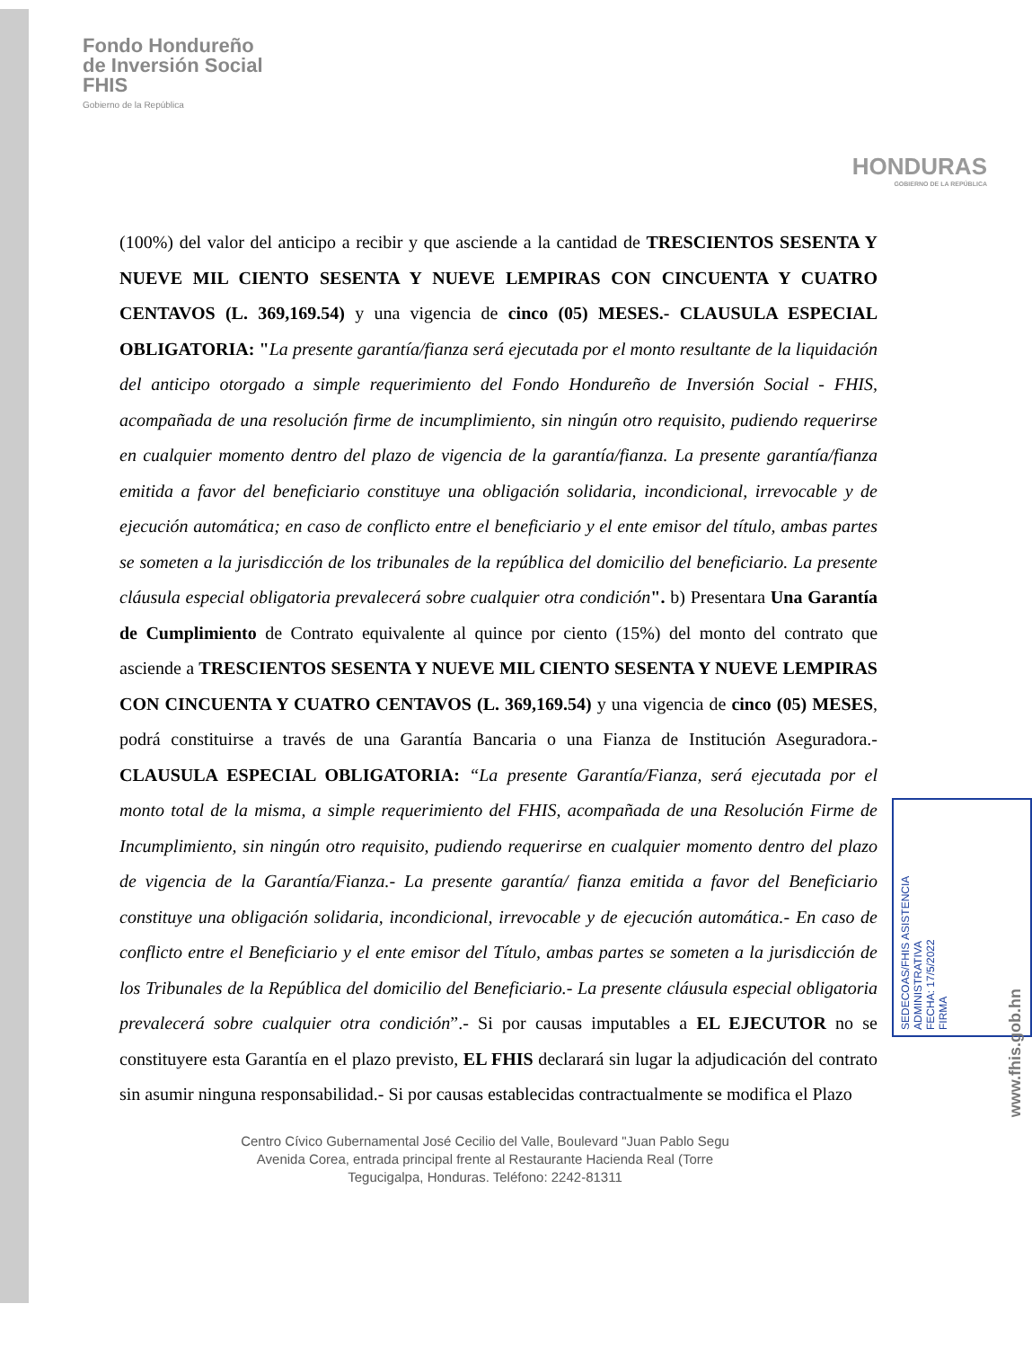Fondo Hondureño
de Inversión Social
FHIS
Gobierno de la República
HONDURAS
GOBIERNO DE LA REPÚBLICA
(100%) del valor del anticipo a recibir y que asciende a la cantidad de TRESCIENTOS SESENTA Y NUEVE MIL CIENTO SESENTA Y NUEVE LEMPIRAS CON CINCUENTA Y CUATRO CENTAVOS (L. 369,169.54) y una vigencia de cinco (05) MESES.- CLAUSULA ESPECIAL OBLIGATORIA: "La presente garantía/fianza será ejecutada por el monto resultante de la liquidación del anticipo otorgado a simple requerimiento del Fondo Hondureño de Inversión Social - FHIS, acompañada de una resolución firme de incumplimiento, sin ningún otro requisito, pudiendo requerirse en cualquier momento dentro del plazo de vigencia de la garantía/fianza. La presente garantía/fianza emitida a favor del beneficiario constituye una obligación solidaria, incondicional, irrevocable y de ejecución automática; en caso de conflicto entre el beneficiario y el ente emisor del título, ambas partes se someten a la jurisdicción de los tribunales de la república del domicilio del beneficiario. La presente cláusula especial obligatoria prevalecerá sobre cualquier otra condición". b) Presentara Una Garantía de Cumplimiento de Contrato equivalente al quince por ciento (15%) del monto del contrato que asciende a TRESCIENTOS SESENTA Y NUEVE MIL CIENTO SESENTA Y NUEVE LEMPIRAS CON CINCUENTA Y CUATRO CENTAVOS (L. 369,169.54) y una vigencia de cinco (05) MESES, podrá constituirse a través de una Garantía Bancaria o una Fianza de Institución Aseguradora.- CLAUSULA ESPECIAL OBLIGATORIA: “La presente Garantía/Fianza, será ejecutada por el monto total de la misma, a simple requerimiento del FHIS, acompañada de una Resolución Firme de Incumplimiento, sin ningún otro requisito, pudiendo requerirse en cualquier momento dentro del plazo de vigencia de la Garantía/Fianza.- La presente garantía/ fianza emitida a favor del Beneficiario constituye una obligación solidaria, incondicional, irrevocable y de ejecución automática.- En caso de conflicto entre el Beneficiario y el ente emisor del Título, ambas partes se someten a la jurisdicción de los Tribunales de la República del domicilio del Beneficiario.- La presente cláusula especial obligatoria prevalecerá sobre cualquier otra condición”.- Si por causas imputables a EL EJECUTOR no se constituyere esta Garantía en el plazo previsto, EL FHIS declarará sin lugar la adjudicación del contrato sin asumir ninguna responsabilidad.- Si por causas establecidas contractualmente se modifica el Plazo
Centro Cívico Gubernamental José Cecilio del Valle, Boulevard "Juan Pablo Segu
Avenida Corea, entrada principal frente al Restaurante Hacienda Real (Torre
Tegucigalpa, Honduras. Teléfono: 2242-81311
SEDECOAS/FHIS ASISTENCIA ADMINISTRATIVA
FECHA: 17/5/2022
FIRMA
www.fhis.gob.hn